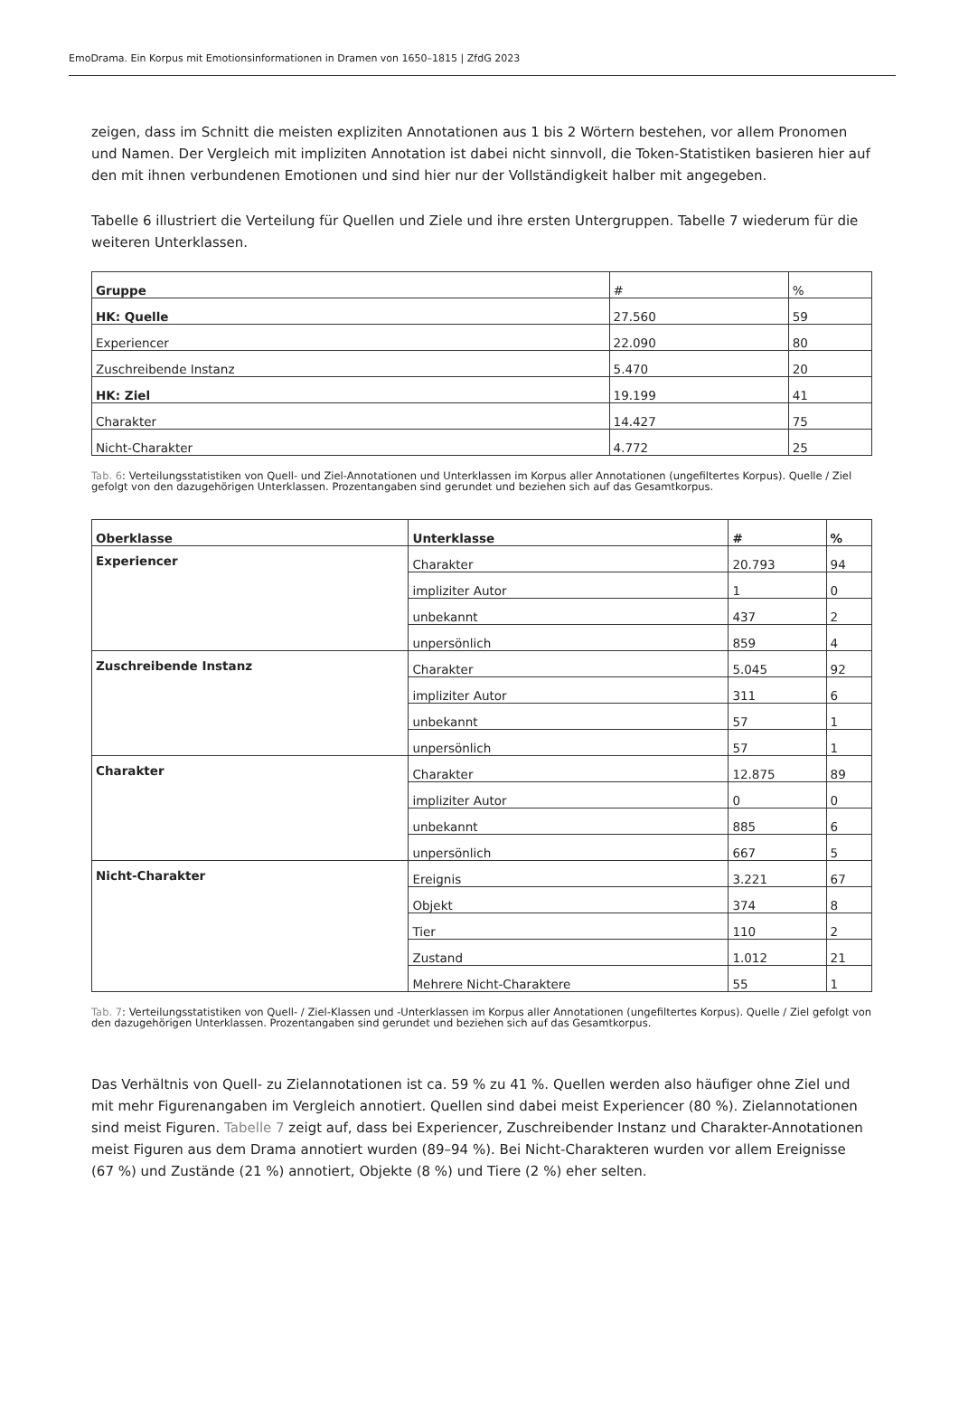EmoDrama. Ein Korpus mit Emotionsinformationen in Dramen von 1650–1815 | ZfdG 2023
zeigen, dass im Schnitt die meisten expliziten Annotationen aus 1 bis 2 Wörtern bestehen, vor allem Pronomen und Namen. Der Vergleich mit impliziten Annotation ist dabei nicht sinnvoll, die Token-Statistiken basieren hier auf den mit ihnen verbundenen Emotionen und sind hier nur der Vollständigkeit halber mit angegeben.
Tabelle 6 illustriert die Verteilung für Quellen und Ziele und ihre ersten Untergruppen. Tabelle 7 wiederum für die weiteren Unterklassen.
| Gruppe | # | % |
| --- | --- | --- |
| HK: Quelle | 27.560 | 59 |
| Experiencer | 22.090 | 80 |
| Zuschreibende Instanz | 5.470 | 20 |
| HK: Ziel | 19.199 | 41 |
| Charakter | 14.427 | 75 |
| Nicht-Charakter | 4.772 | 25 |
Tab. 6: Verteilungsstatistiken von Quell- und Ziel-Annotationen und Unterklassen im Korpus aller Annotationen (ungefiltertes Korpus). Quelle / Ziel gefolgt von den dazugehörigen Unterklassen. Prozentangaben sind gerundet und beziehen sich auf das Gesamtkorpus.
| Oberklasse | Unterklasse | # | % |
| --- | --- | --- | --- |
| Experiencer | Charakter | 20.793 | 94 |
| | impliziter Autor | 1 | 0 |
| | unbekannt | 437 | 2 |
| | unpersönlich | 859 | 4 |
| Zuschreibende Instanz | Charakter | 5.045 | 92 |
| | impliziter Autor | 311 | 6 |
| | unbekannt | 57 | 1 |
| | unpersönlich | 57 | 1 |
| Charakter | Charakter | 12.875 | 89 |
| | impliziter Autor | 0 | 0 |
| | unbekannt | 885 | 6 |
| | unpersönlich | 667 | 5 |
| Nicht-Charakter | Ereignis | 3.221 | 67 |
| | Objekt | 374 | 8 |
| | Tier | 110 | 2 |
| | Zustand | 1.012 | 21 |
| | Mehrere Nicht-Charaktere | 55 | 1 |
Tab. 7: Verteilungsstatistiken von Quell- / Ziel-Klassen und -Unterklassen im Korpus aller Annotationen (ungefiltertes Korpus). Quelle / Ziel gefolgt von den dazugehörigen Unterklassen. Prozentangaben sind gerundet und beziehen sich auf das Gesamtkorpus.
Das Verhältnis von Quell- zu Zielannotationen ist ca. 59 % zu 41 %. Quellen werden also häufiger ohne Ziel und mit mehr Figurenangaben im Vergleich annotiert. Quellen sind dabei meist Experiencer (80 %). Zielannotationen sind meist Figuren. Tabelle 7 zeigt auf, dass bei Experiencer, Zuschreibender Instanz und Charakter-Annotationen meist Figuren aus dem Drama annotiert wurden (89–94 %). Bei Nicht-Charakteren wurden vor allem Ereignisse (67 %) und Zustände (21 %) annotiert, Objekte (8 %) und Tiere (2 %) eher selten.